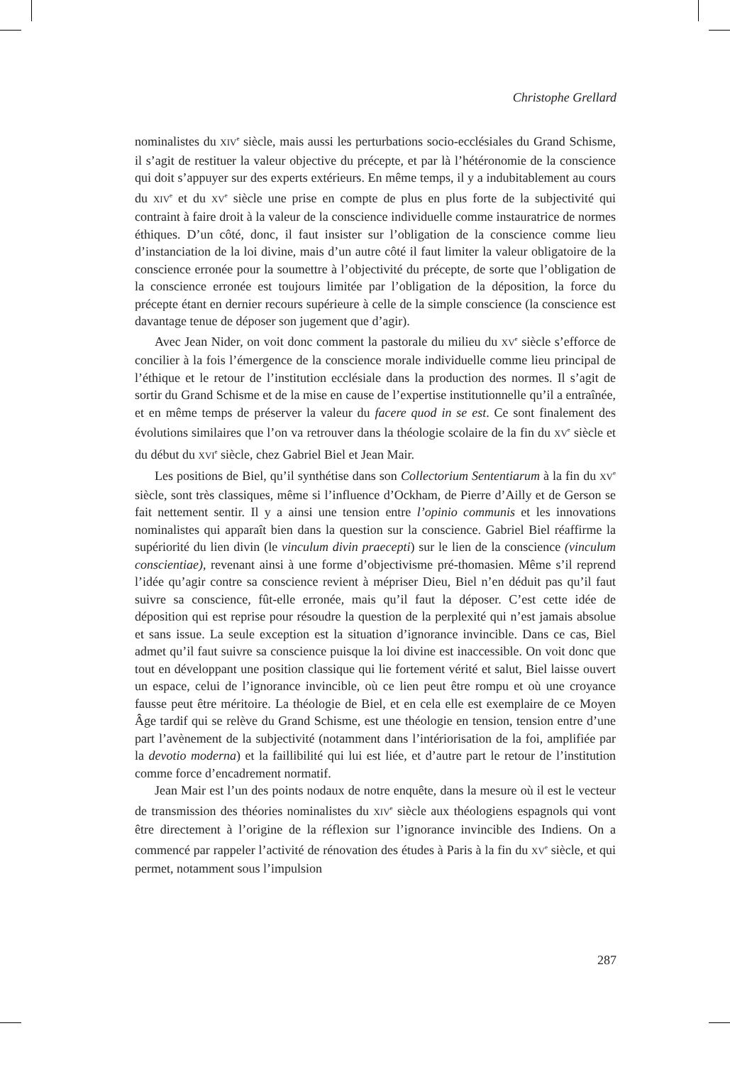Christophe Grellard
nominalistes du XIV<sup>e</sup> siècle, mais aussi les perturbations socio-ecclésiales du Grand Schisme, il s’agit de restituer la valeur objective du précepte, et par là l’hétéronomie de la conscience qui doit s’appuyer sur des experts extérieurs. En même temps, il y a indubitablement au cours du XIV<sup>e</sup> et du XV<sup>e</sup> siècle une prise en compte de plus en plus forte de la subjectivité qui contraint à faire droit à la valeur de la conscience individuelle comme instauratrice de normes éthiques. D’un côté, donc, il faut insister sur l’obligation de la conscience comme lieu d’instanciation de la loi divine, mais d’un autre côté il faut limiter la valeur obligatoire de la conscience erronée pour la soumettre à l’objectivité du précepte, de sorte que l’obligation de la conscience erronée est toujours limitée par l’obligation de la déposition, la force du précepte étant en dernier recours supérieure à celle de la simple conscience (la conscience est davantage tenue de déposer son jugement que d’agir).
Avec Jean Nider, on voit donc comment la pastorale du milieu du XV<sup>e</sup> siècle s’efforce de concilier à la fois l’émergence de la conscience morale individuelle comme lieu principal de l’éthique et le retour de l’institution ecclésiale dans la production des normes. Il s’agit de sortir du Grand Schisme et de la mise en cause de l’expertise institutionnelle qu’il a entraînée, et en même temps de préserver la valeur du facere quod in se est. Ce sont finalement des évolutions similaires que l’on va retrouver dans la théologie scolaire de la fin du XV<sup>e</sup> siècle et du début du XVI<sup>e</sup> siècle, chez Gabriel Biel et Jean Mair.
Les positions de Biel, qu’il synthétise dans son Collectorium Sententiarum à la fin du XV<sup>e</sup> siècle, sont très classiques, même si l’influence d’Ockham, de Pierre d’Ailly et de Gerson se fait nettement sentir. Il y a ainsi une tension entre l’opinio communis et les innovations nominalistes qui apparaît bien dans la question sur la conscience. Gabriel Biel réaffirme la supériorité du lien divin (le vinculum divin praecepti) sur le lien de la conscience (vinculum conscientiae), revenant ainsi à une forme d’objectivisme pré-thomasien. Même s’il reprend l’idée qu’agir contre sa conscience revient à mépriser Dieu, Biel n’en déduit pas qu’il faut suivre sa conscience, fût-elle erronée, mais qu’il faut la déposer. C’est cette idée de déposition qui est reprise pour résoudre la question de la perplexité qui n’est jamais absolue et sans issue. La seule exception est la situation d’ignorance invincible. Dans ce cas, Biel admet qu’il faut suivre sa conscience puisque la loi divine est inaccessible. On voit donc que tout en développant une position classique qui lie fortement vérité et salut, Biel laisse ouvert un espace, celui de l’ignorance invincible, où ce lien peut être rompu et où une croyance fausse peut être méritoire. La théologie de Biel, et en cela elle est exemplaire de ce Moyen Âge tardif qui se relève du Grand Schisme, est une théologie en tension, tension entre d’une part l’avènement de la subjectivité (notamment dans l’intériorisation de la foi, amplifiée par la devotio moderna) et la faillibilité qui lui est liée, et d’autre part le retour de l’institution comme force d’encadrement normatif.
Jean Mair est l’un des points nodaux de notre enquête, dans la mesure où il est le vecteur de transmission des théories nominalistes du XIV<sup>e</sup> siècle aux théologiens espagnols qui vont être directement à l’origine de la réflexion sur l’ignorance invincible des Indiens. On a commencé par rappeler l’activité de rénovation des études à Paris à la fin du XV<sup>e</sup> siècle, et qui permet, notamment sous l’impulsion
287